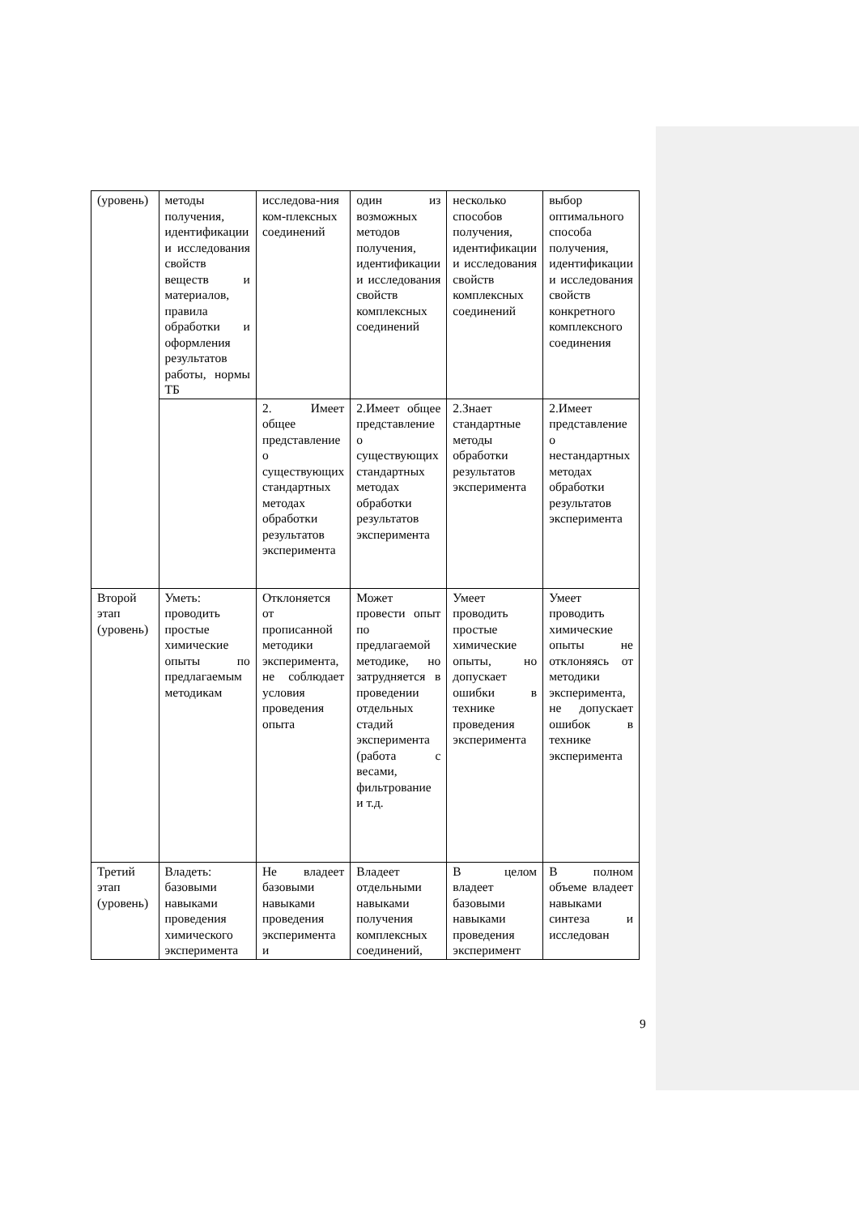| (уровень) | методы получения, идентификации и исследования свойств веществ и материалов, правила обработки и оформления результатов работы, нормы ТБ | исследова-ния ком-плексных соединений | один из возможных методов получения, идентификации и исследования свойств комплексных соединений | несколько способов получения, идентификации и исследования свойств комплексных соединений | выбор оптимального способа получения, идентификации и исследования свойств конкретного комплексного соединения |
| | | 2. Имеет общее представление о существующих стандартных методах обработки результатов эксперимента | 2.Имеет общее представление о существующих стандартных методах обработки результатов эксперимента | 2.Знает стандартные методы обработки результатов эксперимента | 2.Имеет представление о нестандартных методах обработки результатов эксперимента |
| Второй этап (уровень) | Уметь: проводить простые химические опыты по предлагаемым методикам | Отклоняется от прописанной методики эксперимента, не соблюдает условия проведения опыта | Может провести опыт по предлагаемой методике, но затрудняется в проведении отдельных стадий эксперимента (работа с весами, фильтрование и т.д. | Умеет проводить простые химические опыты, но допускает ошибки в технике проведения эксперимента | Умеет проводить химические опыты не отклоняясь от методики эксперимента, не допускает ошибок в технике эксперимента |
| Третий этап (уровень) | Владеть: базовыми навыками проведения химического эксперимента | Не владеет базовыми навыками проведения эксперимента и | Владеет отдельными навыками получения комплексных соединений, | В целом владеет базовыми навыками проведения эксперимент | В полном объеме владеет навыками синтеза и исследован |
9